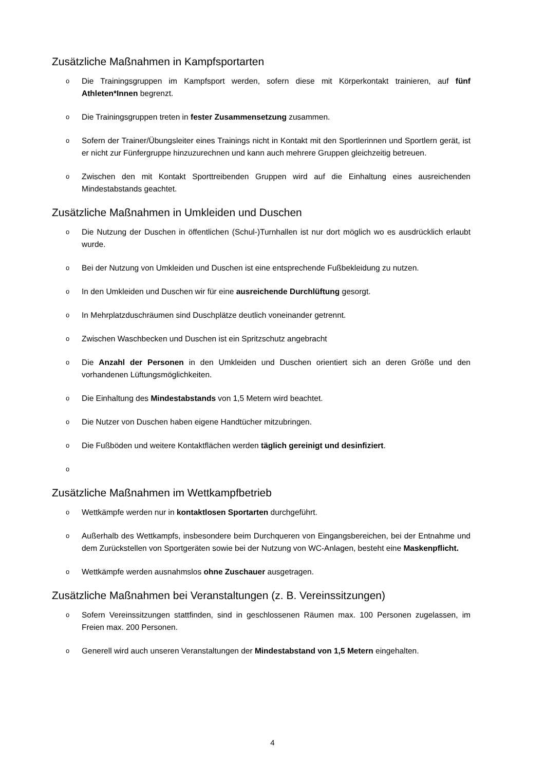Zusätzliche Maßnahmen in Kampfsportarten
o Die Trainingsgruppen im Kampfsport werden, sofern diese mit Körperkontakt trainieren, auf fünf Athleten*Innen begrenzt.
o Die Trainingsgruppen treten in fester Zusammensetzung zusammen.
o Sofern der Trainer/Übungsleiter eines Trainings nicht in Kontakt mit den Sportlerinnen und Sportlern gerät, ist er nicht zur Fünfergruppe hinzuzurechnen und kann auch mehrere Gruppen gleichzeitig betreuen.
o Zwischen den mit Kontakt Sporttreibenden Gruppen wird auf die Einhaltung eines ausreichen­den Mindestabstands geachtet.
Zusätzliche Maßnahmen in Umkleiden und Duschen
o Die Nutzung der Duschen in öffentlichen (Schul-)Turnhallen ist nur dort möglich wo es aus­drücklich erlaubt wurde.
o Bei der Nutzung von Umkleiden und Duschen ist eine entsprechende Fußbekleidung zu nut­zen.
o In den Umkleiden und Duschen wir für eine ausreichende Durchlüftung gesorgt.
o In Mehrplatzduschräumen sind Duschplätze deutlich voneinander getrennt.
o Zwischen Waschbecken und Duschen ist ein Spritzschutz angebracht
o Die Anzahl der Personen in den Umkleiden und Duschen orientiert sich an deren Größe und den vorhandenen Lüftungsmöglichkeiten.
o Die Einhaltung des Mindestabstands von 1,5 Metern wird beachtet.
o Die Nutzer von Duschen haben eigene Handtücher mitzubringen.
o Die Fußböden und weitere Kontaktflächen werden täglich gereinigt und desinfiziert.
o
Zusätzliche Maßnahmen im Wettkampfbetrieb
o Wettkämpfe werden nur in kontaktlosen Sportarten durchgeführt.
o Außerhalb des Wettkampfs, insbesondere beim Durchqueren von Eingangsbereichen, bei der Entnahme und dem Zurückstellen von Sportgeräten sowie bei der Nutzung von WC-Anlagen, besteht eine Maskenpflicht.
o Wettkämpfe werden ausnahmslos ohne Zuschauer ausgetragen.
Zusätzliche Maßnahmen bei Veranstaltungen (z. B. Vereinssitzungen)
o Sofern Vereinssitzungen stattfinden, sind in geschlossenen Räumen max. 100 Personen zuge­lassen, im Freien max. 200 Personen.
o Generell wird auch unseren Veranstaltungen der Mindestabstand von 1,5 Metern eingehal­ten.
4